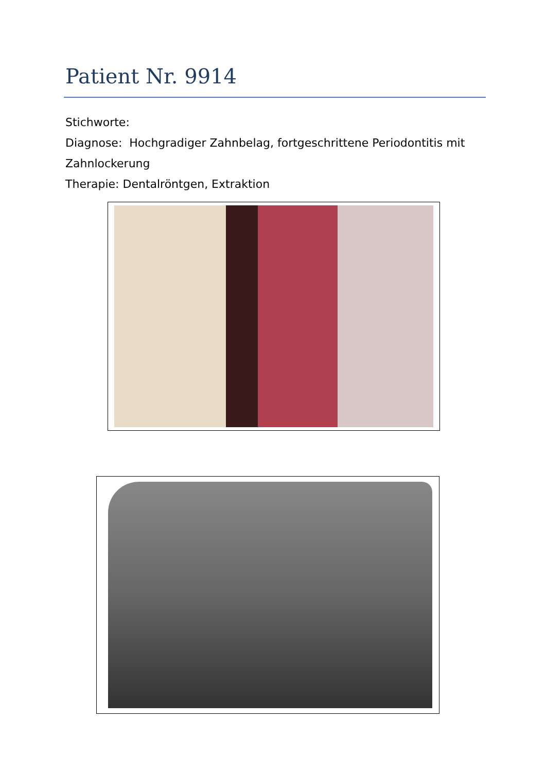Patient Nr. 9914
Stichworte:
Diagnose: Hochgradiger Zahnbelag, fortgeschrittene Periodontitis mit Zahnlockerung
Therapie: Dentalröntgen, Extraktion